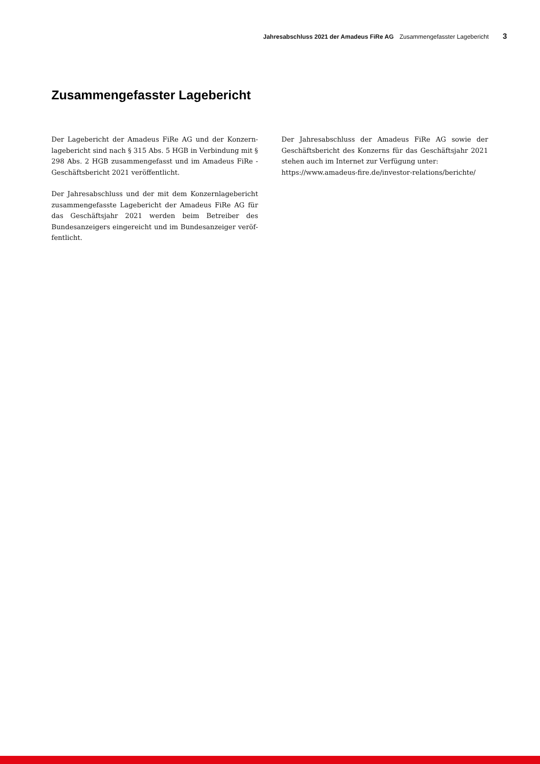Jahresabschluss 2021 der Amadeus FiRe AG Zusammengefasster Lagebericht 3
Zusammengefasster Lagebericht
Der Lagebericht der Amadeus FiRe AG und der Konzern­lagebericht sind nach § 315 Abs. 5 HGB in Verbindung mit § 298 Abs. 2 HGB zusammengefasst und im Amadeus FiRe -Geschäftsbericht 2021 veröffentlicht.
Der Jahresabschluss und der mit dem Konzernlagebericht zusammengefasste Lagebericht der Amadeus FiRe AG für das Geschäftsjahr 2021 werden beim Betreiber des Bundesanzeigers eingereicht und im Bundesanzeiger veröf­fentlicht.
Der Jahresabschluss der Amadeus FiRe AG sowie der Geschäftsbericht des Konzerns für das Geschäftsjahr 2021 stehen auch im Internet zur Verfügung unter:
https://www.amadeus-fire.de/investor-relations/berichte/